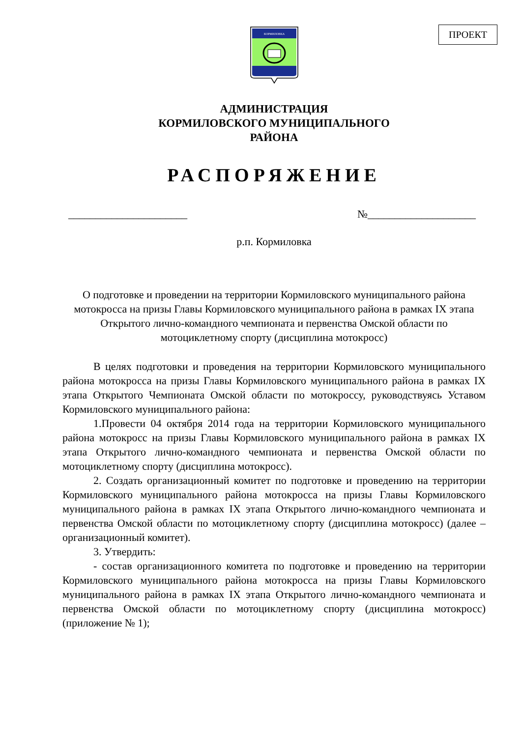ПРОЕКТ
КОРМИЛОВКА
АДМИНИСТРАЦИЯ
КОРМИЛОВСКОГО МУНИЦИПАЛЬНОГО
РАЙОНА
РАСПОРЯЖЕНИЕ
______________________ №____________________
р.п. Кормиловка
О подготовке и проведении на территории Кормиловского муниципального района мотокросса на призы Главы Кормиловского муниципального района в рамках IX этапа Открытого лично-командного чемпионата и первенства Омской области по мотоциклетному спорту (дисциплина мотокросс)
В целях подготовки и проведения на территории Кормиловского муниципального района мотокросса на призы Главы Кормиловского муниципального района в рамках IX этапа Открытого Чемпионата Омской области по мотокроссу, руководствуясь Уставом Кормиловского муниципального района:
1.Провести 04 октября 2014 года на территории Кормиловского муниципального района мотокросс на призы Главы Кормиловского муниципального района в рамках IX этапа Открытого лично-командного чемпионата и первенства Омской области по мотоциклетному спорту (дисциплина мотокросс).
2. Создать организационный комитет по подготовке и проведению на территории Кормиловского муниципального района мотокросса на призы Главы Кормиловского муниципального района в рамках IX этапа Открытого лично-командного чемпионата и первенства Омской области по мотоциклетному спорту (дисциплина мотокросс) (далее – организационный комитет).
3. Утвердить:
- состав организационного комитета по подготовке и проведению на территории Кормиловского муниципального района мотокросса на призы Главы Кормиловского муниципального района в рамках IX этапа Открытого лично-командного чемпионата и первенства Омской области по мотоциклетному спорту (дисциплина мотокросс) (приложение № 1);